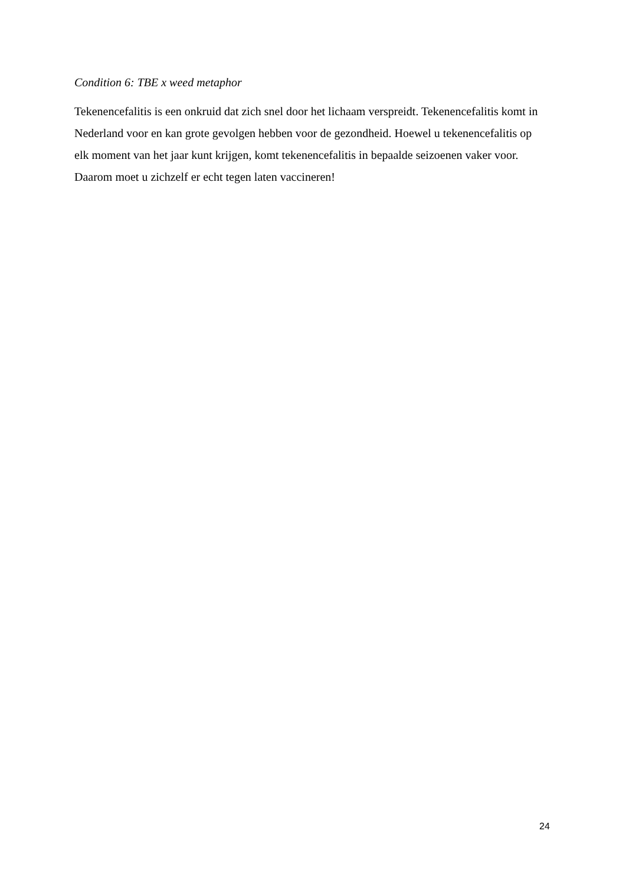Condition 6: TBE x weed metaphor
Tekenencefalitis is een onkruid dat zich snel door het lichaam verspreidt. Tekenencefalitis komt in Nederland voor en kan grote gevolgen hebben voor de gezondheid. Hoewel u tekenencefalitis op elk moment van het jaar kunt krijgen, komt tekenencefalitis in bepaalde seizoenen vaker voor. Daarom moet u zichzelf er echt tegen laten vaccineren!
24